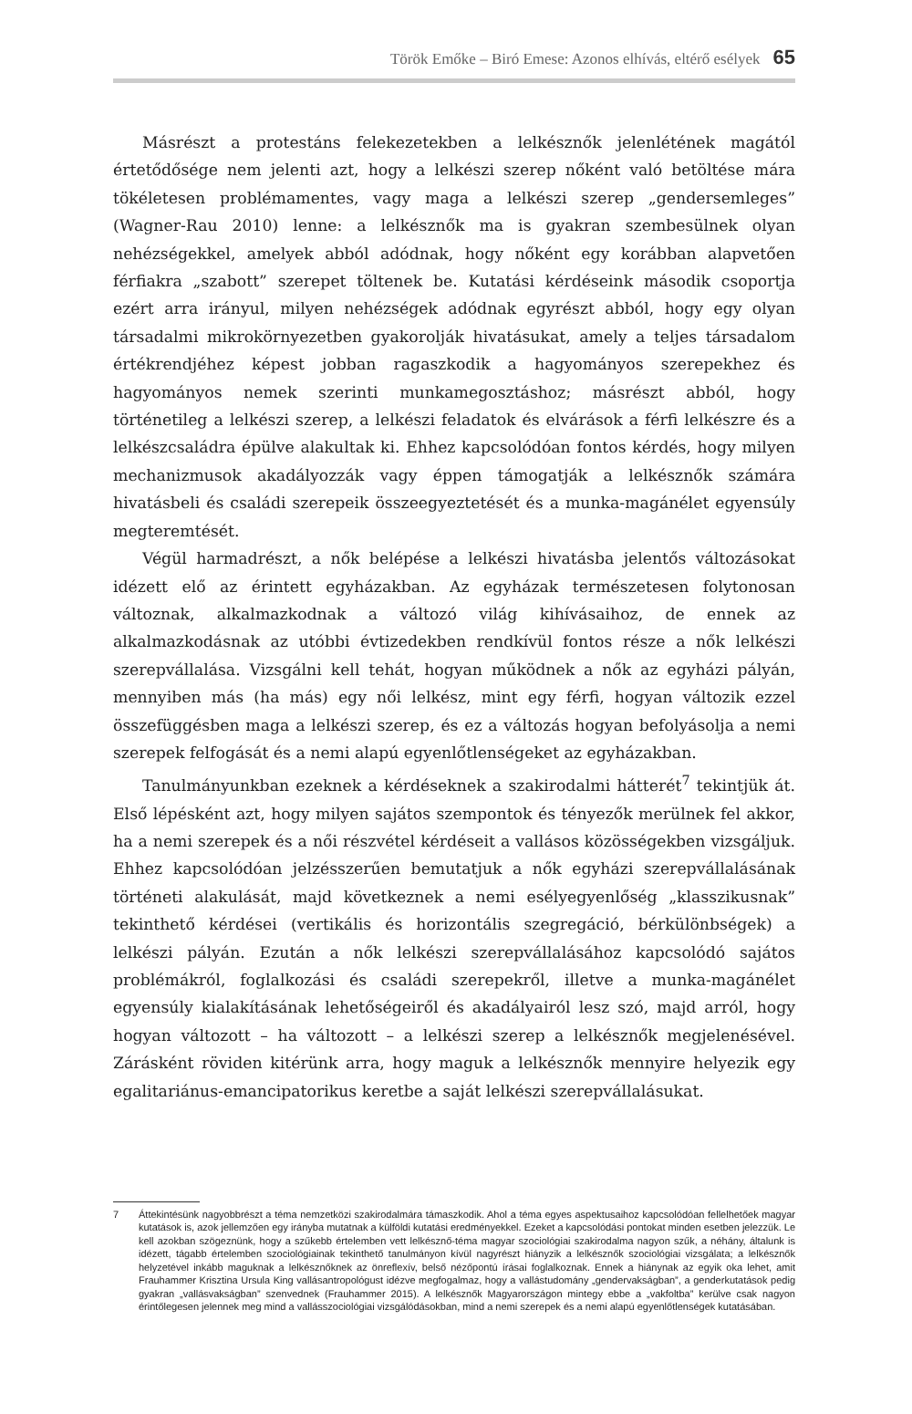Török Emőke – Biró Emese: Azonos elhívás, eltérő esélyek 65
Másrészt a protestáns felekezetekben a lelkésznők jelenlétének magától értetődősége nem jelenti azt, hogy a lelkészi szerep nőként való betöltése mára tökéletesen problémamentes, vagy maga a lelkészi szerep „gendersemleges” (Wagner-Rau 2010) lenne: a lelkésznők ma is gyakran szembesülnek olyan nehézségekkel, amelyek abból adódnak, hogy nőként egy korábban alapvetően férfiakra „szabott” szerepet töltenek be. Kutatási kérdéseink második csoportja ezért arra irányul, milyen nehézségek adódnak egyrészt abból, hogy egy olyan társadalmi mikrokörnyezetben gyakorolják hivatásukat, amely a teljes társadalom értékrendjéhez képest jobban ragaszkodik a hagyományos szerepekhez és hagyományos nemek szerinti munkamegosztáshoz; másrészt abból, hogy történetileg a lelkészi szerep, a lelkészi feladatok és elvárások a férfi lelkészre és a lelkészcsaládra épülve alakultak ki. Ehhez kapcsolódóan fontos kérdés, hogy milyen mechanizmusok akadályozzák vagy éppen támogatják a lelkésznők számára hivatásbeli és családi szerepeik összeegyeztetését és a munka-magánélet egyensúly megteremtését.
Végül harmadrészt, a nők belépése a lelkészi hivatásba jelentős változásokat idézett elő az érintett egyházakban. Az egyházak természetesen folytonosan változnak, alkalmazkodnak a változó világ kihívásaihoz, de ennek az alkalmazkodásnak az utóbbi évtizedekben rendkívül fontos része a nők lelkészi szerepvállalása. Vizsgálni kell tehát, hogyan működnek a nők az egyházi pályán, mennyiben más (ha más) egy női lelkész, mint egy férfi, hogyan változik ezzel összefüggésben maga a lelkészi szerep, és ez a változás hogyan befolyásolja a nemi szerepek felfogását és a nemi alapú egyenlőtlenségeket az egyházakban.
Tanulmányunkban ezeknek a kérdéseknek a szakirodalmi hátterét<sup>7</sup> tekintjük át. Első lépésként azt, hogy milyen sajátos szempontok és tényezők merülnek fel akkor, ha a nemi szerepek és a női részvétel kérdéseit a vallásos közösségekben vizsgáljuk. Ehhez kapcsolódóan jelzésszerűen bemutatjuk a nők egyházi szerepvállalásának történeti alakulását, majd következnek a nemi esélyegyenlőség „klasszikusnak” tekinthető kérdései (vertikális és horizontális szegregáció, bérkülönbségek) a lelkészi pályán. Ezután a nők lelkészi szerepvállalásához kapcsolódó sajátos problémákról, foglalkozási és családi szerepekről, illetve a munka-magánélet egyensúly kialakításának lehetőségeiről és akadályairól lesz szó, majd arról, hogy hogyan változott – ha változott – a lelkészi szerep a lelkésznők megjelenésével. Zárásként röviden kitérünk arra, hogy maguk a lelkésznők mennyire helyezik egy egalitariánus-emancipatorikus keretbe a saját lelkészi szerepvállalásukat.
7 Áttekintésünk nagyobbrészt a téma nemzetközi szakirodalmára támaszkodik. Ahol a téma egyes aspektusaihoz kapcsolódóan fellelhetőek magyar kutatások is, azok jellemzően egy irányba mutatnak a külföldi kutatási eredményekkel. Ezeket a kapcsolódási pontokat minden esetben jelezzük. Le kell azokban szögeznünk, hogy a szűkebb értelemben vett lelkésznő-téma magyar szociológiai szakirodalma nagyon szűk, a néhány, általunk is idézett, tágabb értelemben szociológiainak tekinthető tanulmányon kívül nagyrészt hiányzik a lelkésznők szociológiai vizsgálata; a lelkésznők helyzetével inkább maguknak a lelkésznőknek az önreflexív, belső nézőpontú írásai foglalkoznak. Ennek a hiánynak az egyik oka lehet, amit Frauhammer Krisztina Ursula King vallásantropológust idézve megfogalmaz, hogy a vallástudomány „gendervakságban”, a genderkutatások pedig gyakran „vallásvakságban” szenvednek (Frauhammer 2015). A lelkésznők Magyarországon mintegy ebbe a „vakfoltba” kerülve csak nagyon érintőlegesen jelennek meg mind a vallásszociológiai vizsgálódásokban, mind a nemi szerepek és a nemi alapú egyenlőtlenségek kutatásában.